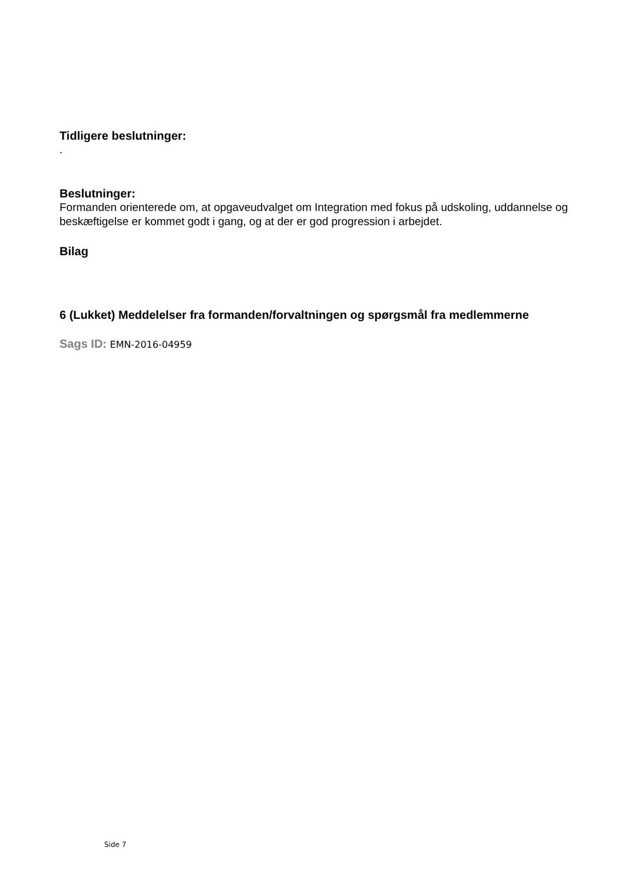Tidligere beslutninger:
.
Beslutninger:
Formanden orienterede om, at opgaveudvalget om Integration med fokus på udskoling, uddannelse og beskæftigelse er kommet godt i gang, og at der er god progression i arbejdet.
Bilag
6 (Lukket) Meddelelser fra formanden/forvaltningen og spørgsmål fra medlemmerne
Sags ID: EMN-2016-04959
Side 7